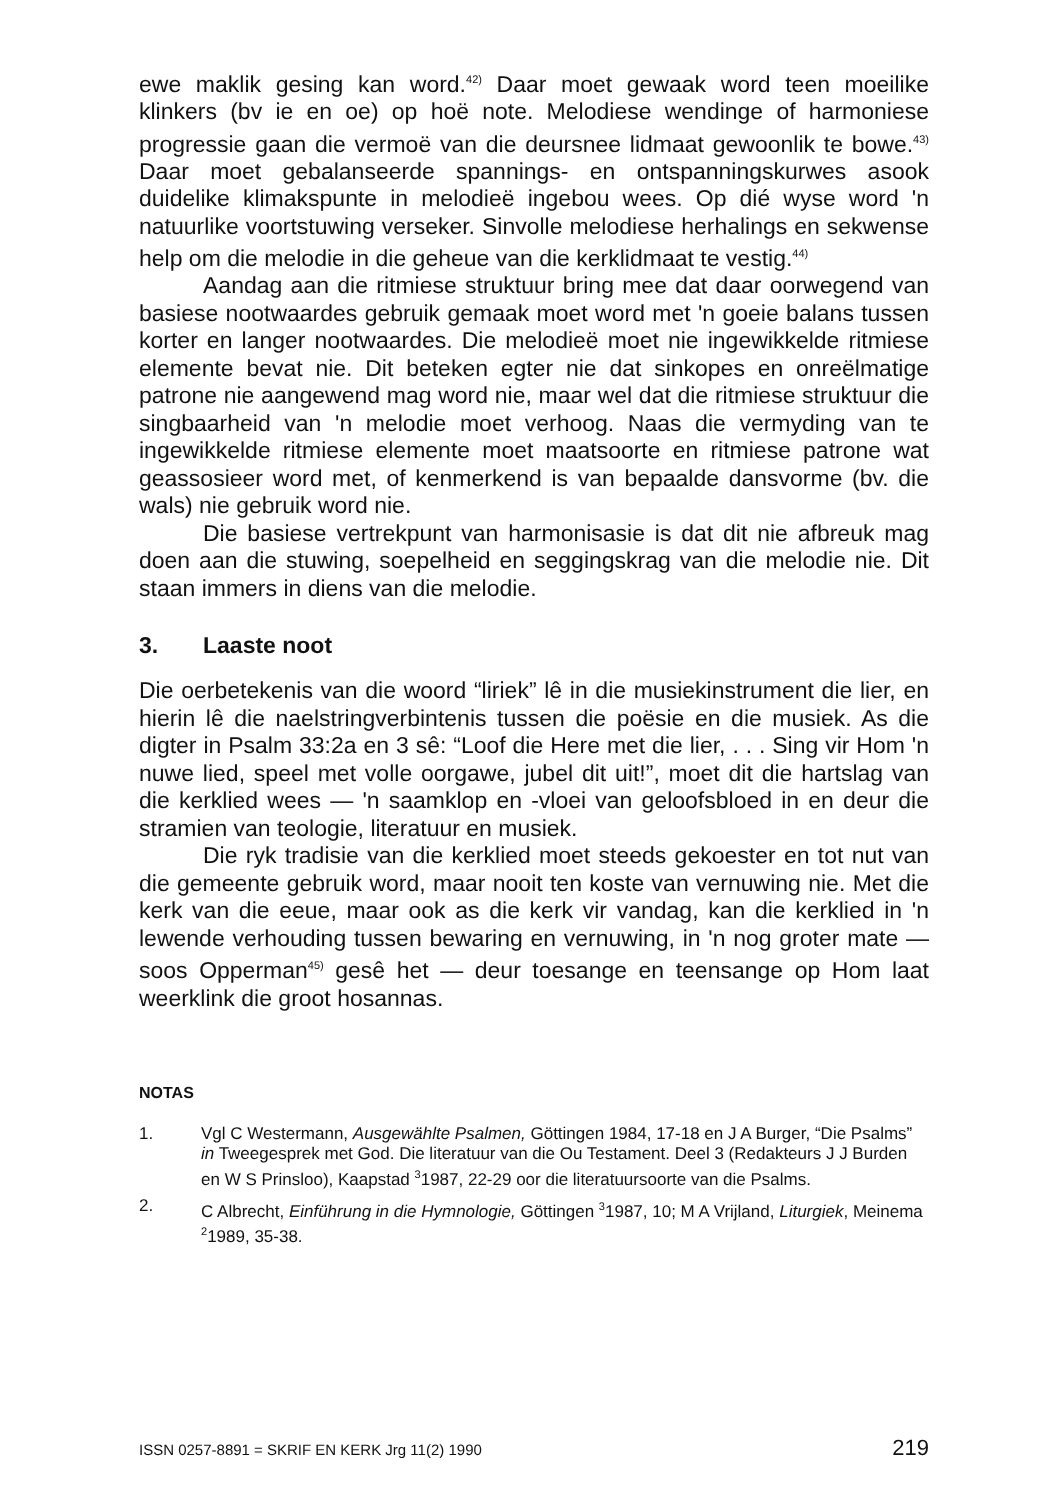ewe maklik gesing kan word.<sup>42)</sup> Daar moet gewaak word teen moeilike klinkers (bv ie en oe) op hoë note. Melodiese wendinge of harmoniese progressie gaan die vermoë van die deursnee lidmaat gewoonlik te bowe.<sup>43)</sup> Daar moet gebalanseerde spannings- en ontspanningskurwes asook duidelike klimakspunte in melodieë ingebou wees. Op dié wyse word 'n natuurlike voortstuwing verseker. Sinvolle melodiese herhalings en sekwense help om die melodie in die geheue van die kerklidmaat te vestig.<sup>44)</sup>
Aandag aan die ritmiese struktuur bring mee dat daar oorwegend van basiese nootwaardes gebruik gemaak moet word met 'n goeie balans tussen korter en langer nootwaardes. Die melodieë moet nie ingewikkelde ritmiese elemente bevat nie. Dit beteken egter nie dat sinkopes en onreëlmatige patrone nie aangewend mag word nie, maar wel dat die ritmiese struktuur die singbaarheid van 'n melodie moet verhoog. Naas die vermyding van te ingewikkelde ritmiese elemente moet maatsoorte en ritmiese patrone wat geassosieer word met, of kenmerkend is van bepaalde dansvorme (bv. die wals) nie gebruik word nie.
Die basiese vertrekpunt van harmonisasie is dat dit nie afbreuk mag doen aan die stuwing, soepelheid en seggingskrag van die melodie nie. Dit staan immers in diens van die melodie.
3. Laaste noot
Die oerbetekenis van die woord “liriek” lê in die musiekinstrument die lier, en hierin lê die naelstringverbintenis tussen die poësie en die musiek. As die digter in Psalm 33:2a en 3 sê: “Loof die Here met die lier, . . . Sing vir Hom 'n nuwe lied, speel met volle oorgawe, jubel dit uit!”, moet dit die hartslag van die kerklied wees — 'n saamklop en -vloei van geloofsbloed in en deur die stramien van teologie, literatuur en musiek.
Die ryk tradisie van die kerklied moet steeds gekoester en tot nut van die gemeente gebruik word, maar nooit ten koste van vernuwing nie. Met die kerk van die eeue, maar ook as die kerk vir vandag, kan die kerklied in 'n lewende verhouding tussen bewaring en vernuwing, in 'n nog groter mate — soos Opperman<sup>45)</sup> gesê het — deur toesange en teensange op Hom laat weerklink die groot hosannas.
NOTAS
1. Vgl C Westermann, Ausgewählte Psalmen, Göttingen 1984, 17-18 en J A Burger, “Die Psalms” in Tweegesprek met God. Die literatuur van die Ou Testament. Deel 3 (Redakteurs J J Burden en W S Prinsloo), Kaapstad <sup>3</sup>1987, 22-29 oor die literatuursoorte van die Psalms.
2. C Albrecht, Einführung in die Hymnologie, Göttingen <sup>3</sup>1987, 10; M A Vrijland, Liturgiek, Meinema <sup>2</sup>1989, 35-38.
ISSN 0257-8891 = SKRIF EN KERK Jrg 11(2) 1990 219